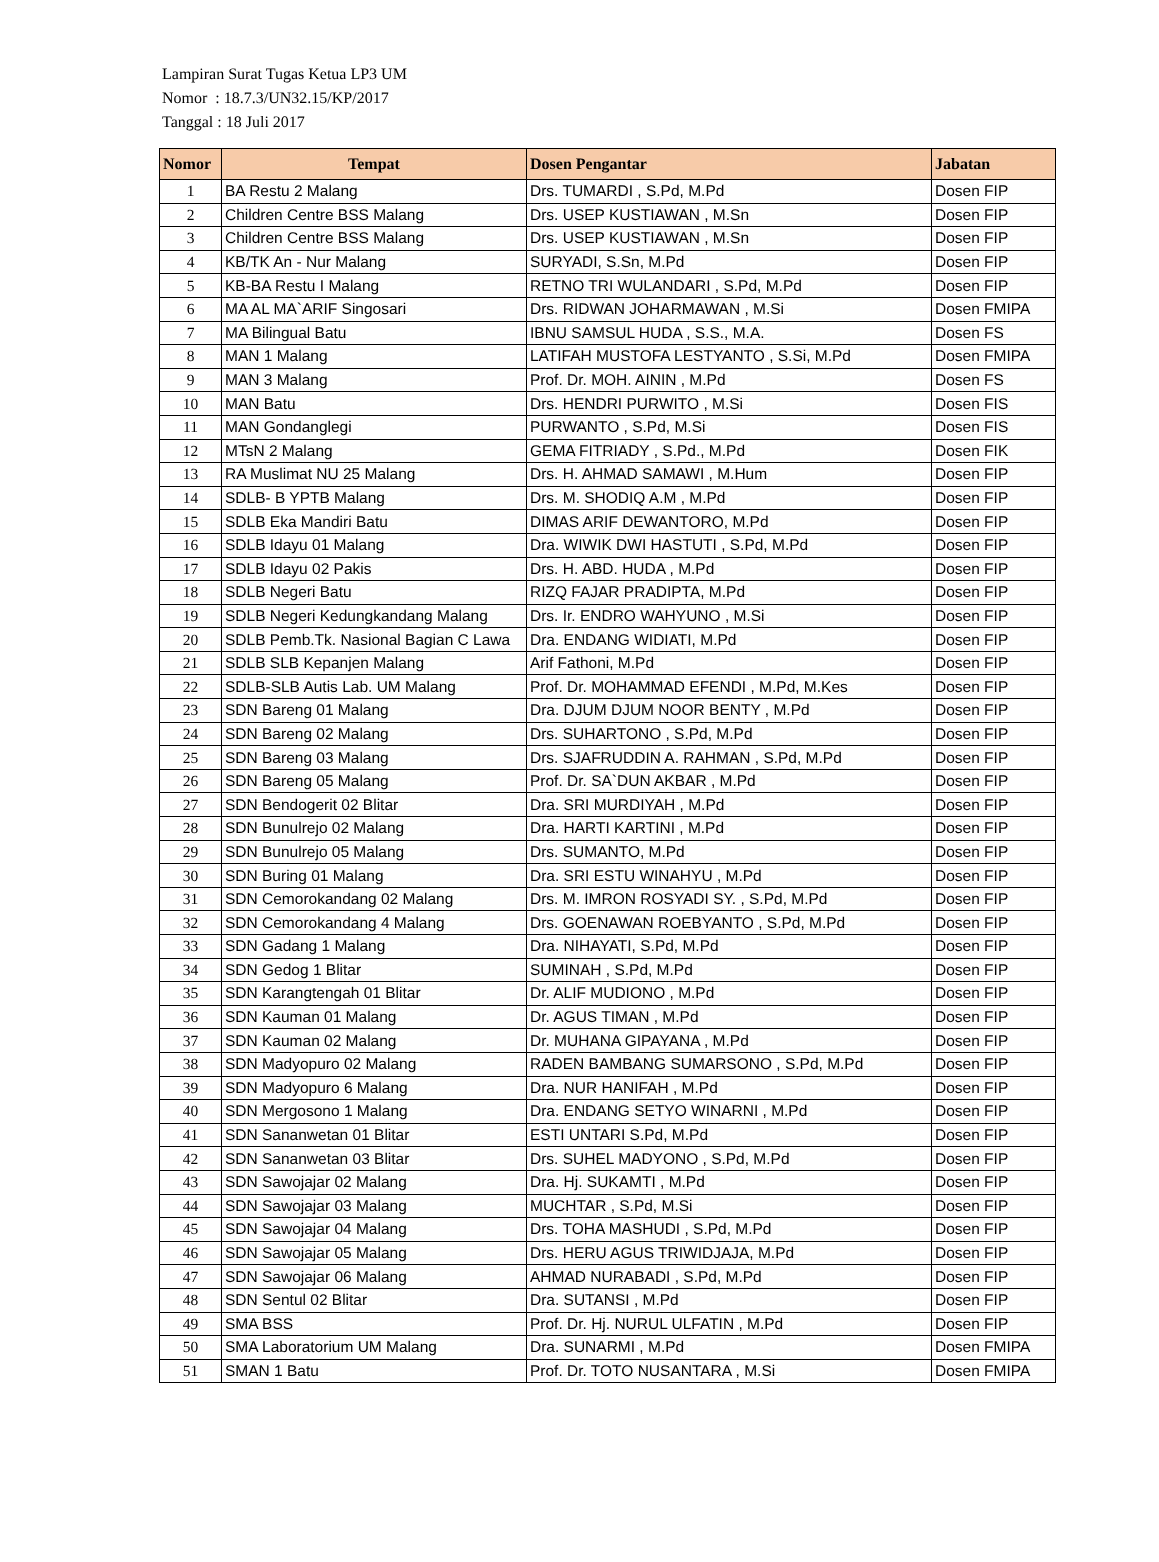Lampiran Surat Tugas Ketua LP3 UM
Nomor : 18.7.3/UN32.15/KP/2017
Tanggal : 18 Juli 2017
| Nomor | Tempat | Dosen Pengantar | Jabatan |
| --- | --- | --- | --- |
| 1 | BA Restu 2 Malang | Drs. TUMARDI , S.Pd, M.Pd | Dosen FIP |
| 2 | Children Centre BSS Malang | Drs. USEP KUSTIAWAN , M.Sn | Dosen FIP |
| 3 | Children Centre BSS Malang | Drs. USEP KUSTIAWAN , M.Sn | Dosen FIP |
| 4 | KB/TK An - Nur Malang | SURYADI, S.Sn, M.Pd | Dosen FIP |
| 5 | KB-BA Restu I Malang | RETNO TRI WULANDARI , S.Pd, M.Pd | Dosen FIP |
| 6 | MA AL MA`ARIF Singosari | Drs. RIDWAN JOHARMAWAN , M.Si | Dosen FMIPA |
| 7 | MA Bilingual Batu | IBNU SAMSUL HUDA , S.S., M.A. | Dosen FS |
| 8 | MAN 1 Malang | LATIFAH MUSTOFA LESTYANTO , S.Si, M.Pd | Dosen FMIPA |
| 9 | MAN 3 Malang | Prof. Dr. MOH. AININ , M.Pd | Dosen FS |
| 10 | MAN Batu | Drs. HENDRI PURWITO , M.Si | Dosen FIS |
| 11 | MAN Gondanglegi | PURWANTO , S.Pd, M.Si | Dosen FIS |
| 12 | MTsN 2 Malang | GEMA FITRIADY , S.Pd., M.Pd | Dosen FIK |
| 13 | RA Muslimat NU 25 Malang | Drs. H. AHMAD SAMAWI , M.Hum | Dosen FIP |
| 14 | SDLB- B YPTB Malang | Drs. M. SHODIQ A.M , M.Pd | Dosen FIP |
| 15 | SDLB Eka Mandiri Batu | DIMAS ARIF DEWANTORO, M.Pd | Dosen FIP |
| 16 | SDLB Idayu 01 Malang | Dra. WIWIK DWI HASTUTI , S.Pd, M.Pd | Dosen FIP |
| 17 | SDLB Idayu 02 Pakis | Drs. H. ABD. HUDA , M.Pd | Dosen FIP |
| 18 | SDLB Negeri Batu | RIZQ FAJAR PRADIPTA, M.Pd | Dosen FIP |
| 19 | SDLB Negeri Kedungkandang Malang | Drs. Ir. ENDRO WAHYUNO , M.Si | Dosen FIP |
| 20 | SDLB Pemb.Tk. Nasional Bagian C Lawa | Dra. ENDANG WIDIATI, M.Pd | Dosen FIP |
| 21 | SDLB SLB Kepanjen Malang | Arif Fathoni, M.Pd | Dosen FIP |
| 22 | SDLB-SLB Autis Lab. UM Malang | Prof. Dr. MOHAMMAD EFENDI , M.Pd, M.Kes | Dosen FIP |
| 23 | SDN Bareng 01 Malang | Dra. DJUM DJUM NOOR BENTY , M.Pd | Dosen FIP |
| 24 | SDN Bareng 02 Malang | Drs. SUHARTONO , S.Pd, M.Pd | Dosen FIP |
| 25 | SDN Bareng 03 Malang | Drs. SJAFRUDDIN A. RAHMAN , S.Pd, M.Pd | Dosen FIP |
| 26 | SDN Bareng 05 Malang | Prof. Dr. SA`DUN AKBAR , M.Pd | Dosen FIP |
| 27 | SDN Bendogerit 02 Blitar | Dra. SRI MURDIYAH , M.Pd | Dosen FIP |
| 28 | SDN Bunulrejo 02 Malang | Dra. HARTI KARTINI , M.Pd | Dosen FIP |
| 29 | SDN Bunulrejo 05 Malang | Drs. SUMANTO, M.Pd | Dosen FIP |
| 30 | SDN Buring 01 Malang | Dra. SRI ESTU WINAHYU , M.Pd | Dosen FIP |
| 31 | SDN Cemorokandang 02 Malang | Drs. M. IMRON ROSYADI SY. , S.Pd, M.Pd | Dosen FIP |
| 32 | SDN Cemorokandang 4 Malang | Drs. GOENAWAN ROEBYANTO , S.Pd, M.Pd | Dosen FIP |
| 33 | SDN Gadang 1 Malang | Dra. NIHAYATI, S.Pd, M.Pd | Dosen FIP |
| 34 | SDN Gedog 1 Blitar | SUMINAH , S.Pd, M.Pd | Dosen FIP |
| 35 | SDN Karangtengah 01 Blitar | Dr. ALIF MUDIONO , M.Pd | Dosen FIP |
| 36 | SDN Kauman 01 Malang | Dr. AGUS TIMAN , M.Pd | Dosen FIP |
| 37 | SDN Kauman 02 Malang | Dr. MUHANA GIPAYANA , M.Pd | Dosen FIP |
| 38 | SDN Madyopuro 02 Malang | RADEN BAMBANG SUMARSONO , S.Pd, M.Pd | Dosen FIP |
| 39 | SDN Madyopuro 6 Malang | Dra. NUR HANIFAH , M.Pd | Dosen FIP |
| 40 | SDN Mergosono 1 Malang | Dra. ENDANG SETYO WINARNI , M.Pd | Dosen FIP |
| 41 | SDN Sananwetan 01 Blitar | ESTI UNTARI S.Pd, M.Pd | Dosen FIP |
| 42 | SDN Sananwetan 03 Blitar | Drs. SUHEL MADYONO , S.Pd, M.Pd | Dosen FIP |
| 43 | SDN Sawojajar 02 Malang | Dra. Hj. SUKAMTI , M.Pd | Dosen FIP |
| 44 | SDN Sawojajar 03 Malang | MUCHTAR , S.Pd, M.Si | Dosen FIP |
| 45 | SDN Sawojajar 04 Malang | Drs. TOHA MASHUDI , S.Pd, M.Pd | Dosen FIP |
| 46 | SDN Sawojajar 05 Malang | Drs. HERU AGUS TRIWIDJAJA, M.Pd | Dosen FIP |
| 47 | SDN Sawojajar 06 Malang | AHMAD NURABADI , S.Pd, M.Pd | Dosen FIP |
| 48 | SDN Sentul 02 Blitar | Dra. SUTANSI , M.Pd | Dosen FIP |
| 49 | SMA BSS | Prof. Dr. Hj. NURUL ULFATIN , M.Pd | Dosen FIP |
| 50 | SMA Laboratorium UM Malang | Dra. SUNARMI , M.Pd | Dosen FMIPA |
| 51 | SMAN 1 Batu | Prof. Dr. TOTO NUSANTARA , M.Si | Dosen FMIPA |